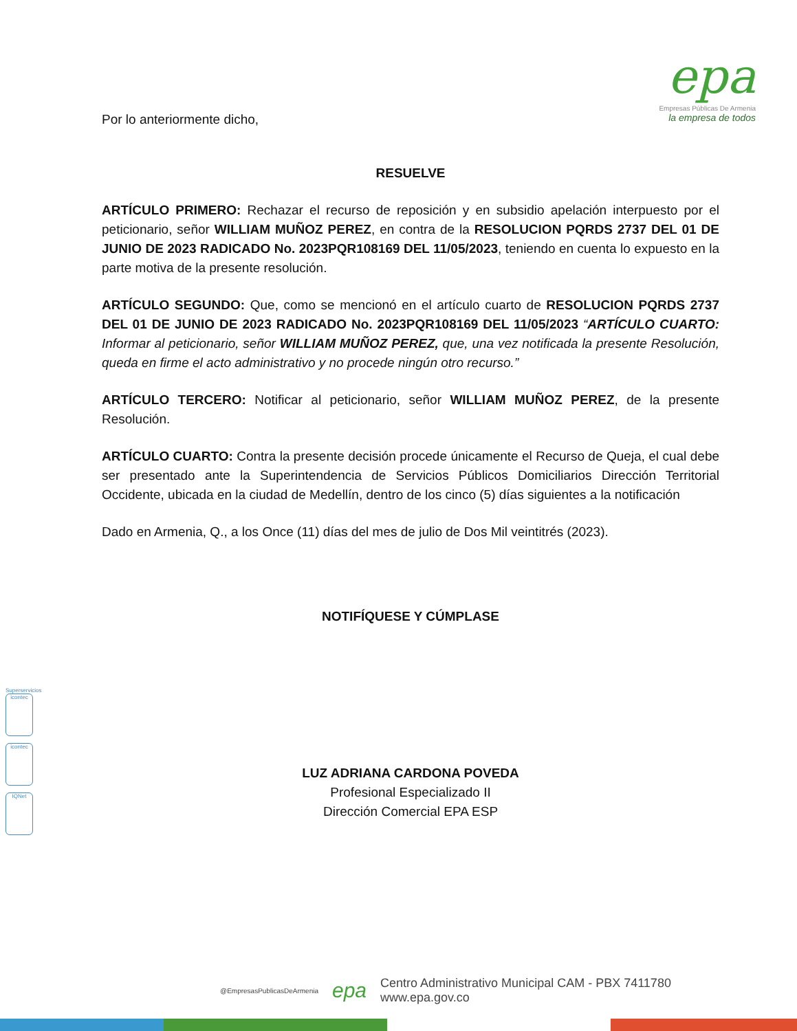epa
Empresas Públicas De Armenia
la empresa de todos
Por lo anteriormente dicho,
RESUELVE
ARTÍCULO PRIMERO: Rechazar el recurso de reposición y en subsidio apelación interpuesto por el peticionario, señor WILLIAM MUÑOZ PEREZ, en contra de la RESOLUCION PQRDS 2737 DEL 01 DE JUNIO DE 2023 RADICADO No. 2023PQR108169 DEL 11/05/2023, teniendo en cuenta lo expuesto en la parte motiva de la presente resolución.
ARTÍCULO SEGUNDO: Que, como se mencionó en el artículo cuarto de RESOLUCION PQRDS 2737 DEL 01 DE JUNIO DE 2023 RADICADO No. 2023PQR108169 DEL 11/05/2023 “ARTÍCULO CUARTO: Informar al peticionario, señor WILLIAM MUÑOZ PEREZ, que, una vez notificada la presente Resolución, queda en firme el acto administrativo y no procede ningún otro recurso.”
ARTÍCULO TERCERO: Notificar al peticionario, señor WILLIAM MUÑOZ PEREZ, de la presente Resolución.
ARTÍCULO CUARTO: Contra la presente decisión procede únicamente el Recurso de Queja, el cual debe ser presentado ante la Superintendencia de Servicios Públicos Domiciliarios Dirección Territorial Occidente, ubicada en la ciudad de Medellín, dentro de los cinco (5) días siguientes a la notificación
Dado en Armenia, Q., a los Once (11) días del mes de julio de Dos Mil veintitrés (2023).
NOTIFÍQUESE Y CÚMPLASE
LUZ ADRIANA CARDONA POVEDA
Profesional Especializado II
Dirección Comercial EPA ESP
Superservicios
icontec
icontec
IQNet
@EmpresasPublicasDeArmenia epa Centro Administrativo Municipal CAM - PBX 7411780
www.epa.gov.co